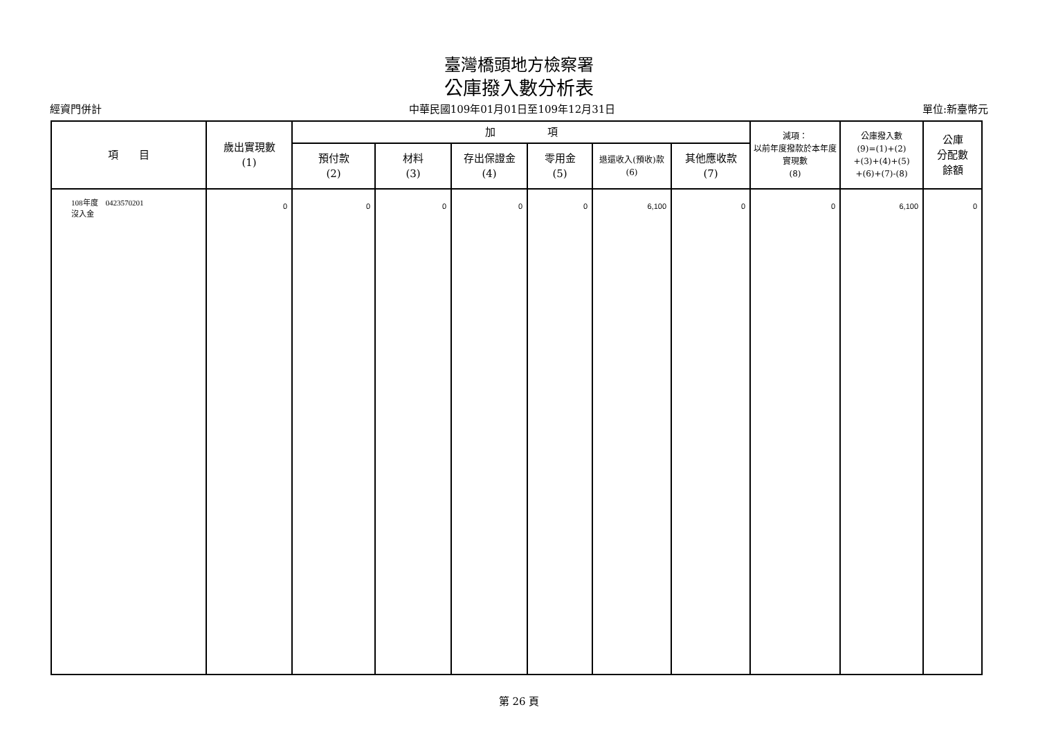臺灣橋頭地方檢察署
公庫撥入數分析表
經資門併計 中華民國109年01月01日至109年12月31日 單位:新臺幣元
| 項 目 | 歲出實現數 (1) | 加 項 | | | | | | 減項： 以前年度撥款於本年度實現數 (8) | 公庫撥入數 (9)=(1)+(2) +(3)+(4)+(5) +(6)+(7)-(8) | 公庫 分配數 餘額 |
| --- | --- | --- | --- | --- | --- | --- | --- | --- | --- | --- |
| | | 預付款 (2) | 材料 (3) | 存出保證金 (4) | 零用金 (5) | 退還收入(預收)款 (6) | 其他應收款 (7) | | | |
| 108年度 0423570201 沒入金 | 0 | 0 | 0 | 0 | 0 | 6,100 | 0 | 0 | 6,100 | 0 |
第 26 頁